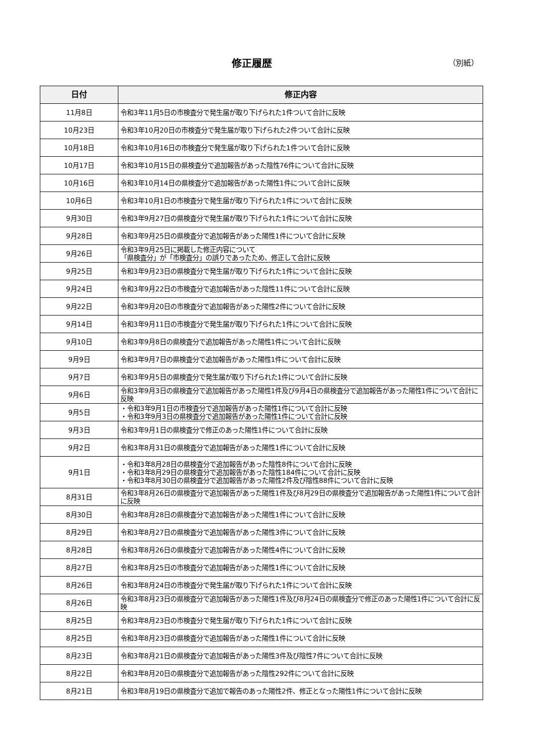修正履歴 （別紙）
| 日付 | 修正内容 |
| --- | --- |
| 11月8日 | 令和3年11月5日の市検査分で発生届が取り下げられた1件ついて合計に反映 |
| 10月23日 | 令和3年10月20日の市検査分で発生届が取り下げられた2件ついて合計に反映 |
| 10月18日 | 令和3年10月16日の市検査分で発生届が取り下げられた1件ついて合計に反映 |
| 10月17日 | 令和3年10月15日の県検査分で追加報告があった陰性76件について合計に反映 |
| 10月16日 | 令和3年10月14日の県検査分で追加報告があった陽性1件について合計に反映 |
| 10月6日 | 令和3年10月1日の市検査分で発生届が取り下げられた1件について合計に反映 |
| 9月30日 | 令和3年9月27日の県検査分で発生届が取り下げられた1件について合計に反映 |
| 9月28日 | 令和3年9月25日の県検査分で追加報告があった陽性1件について合計に反映 |
| 9月26日 | 令和3年9月25日に掲載した修正内容について 「県検査分」が「市検査分」の誤りであったため、修正して合計に反映 |
| 9月25日 | 令和3年9月23日の県検査分で発生届が取り下げられた1件について合計に反映 |
| 9月24日 | 令和3年9月22日の市検査分で追加報告があった陰性11件について合計に反映 |
| 9月22日 | 令和3年9月20日の市検査分で追加報告があった陽性2件について合計に反映 |
| 9月14日 | 令和3年9月11日の市検査分で発生届が取り下げられた1件について合計に反映 |
| 9月10日 | 令和3年9月8日の県検査分で追加報告があった陽性1件について合計に反映 |
| 9月9日 | 令和3年9月7日の県検査分で追加報告があった陽性1件について合計に反映 |
| 9月7日 | 令和3年9月5日の県検査分で発生届が取り下げられた1件について合計に反映 |
| 9月6日 | 令和3年9月3日の県検査分で追加報告があった陽性1件及び9月4日の県検査分で追加報告があった陽性1件について合計に反映 |
| 9月5日 | ・令和3年9月1日の市検査分で追加報告があった陽性1件について合計に反映 ・令和3年9月3日の県検査分で追加報告があった陽性1件について合計に反映 |
| 9月3日 | 令和3年9月1日の県検査分で修正のあった陽性1件について合計に反映 |
| 9月2日 | 令和3年8月31日の県検査分で追加報告があった陽性1件について合計に反映 |
| 9月1日 | ・令和3年8月28日の県検査分で追加報告があった陰性8件について合計に反映 ・令和3年8月29日の県検査分で追加報告があった陰性184件について合計に反映 ・令和3年8月30日の県検査分で追加報告があった陽性2件及び陰性88件について合計に反映 |
| 8月31日 | 令和3年8月26日の県検査分で追加報告があった陽性1件及び8月29日の県検査分で追加報告があった陽性1件について合計に反映 |
| 8月30日 | 令和3年8月28日の県検査分で追加報告があった陽性1件について合計に反映 |
| 8月29日 | 令和3年8月27日の県検査分で追加報告があった陽性3件について合計に反映 |
| 8月28日 | 令和3年8月26日の県検査分で追加報告があった陽性4件について合計に反映 |
| 8月27日 | 令和3年8月25日の市検査分で追加報告があった陽性1件について合計に反映 |
| 8月26日 | 令和3年8月24日の市検査分で発生届が取り下げられた1件について合計に反映 |
| 8月26日 | 令和3年8月23日の県検査分で追加報告があった陽性1件及び8月24日の県検査分で修正のあった陽性1件について合計に反映 |
| 8月25日 | 令和3年8月23日の市検査分で発生届が取り下げられた1件について合計に反映 |
| 8月25日 | 令和3年8月23日の県検査分で追加報告があった陽性1件について合計に反映 |
| 8月23日 | 令和3年8月21日の県検査分で追加報告があった陽性3件及び陰性7件について合計に反映 |
| 8月22日 | 令和3年8月20日の県検査分で追加報告があった陰性292件について合計に反映 |
| 8月21日 | 令和3年8月19日の県検査分で追加で報告のあった陽性2件、修正となった陽性1件について合計に反映 |